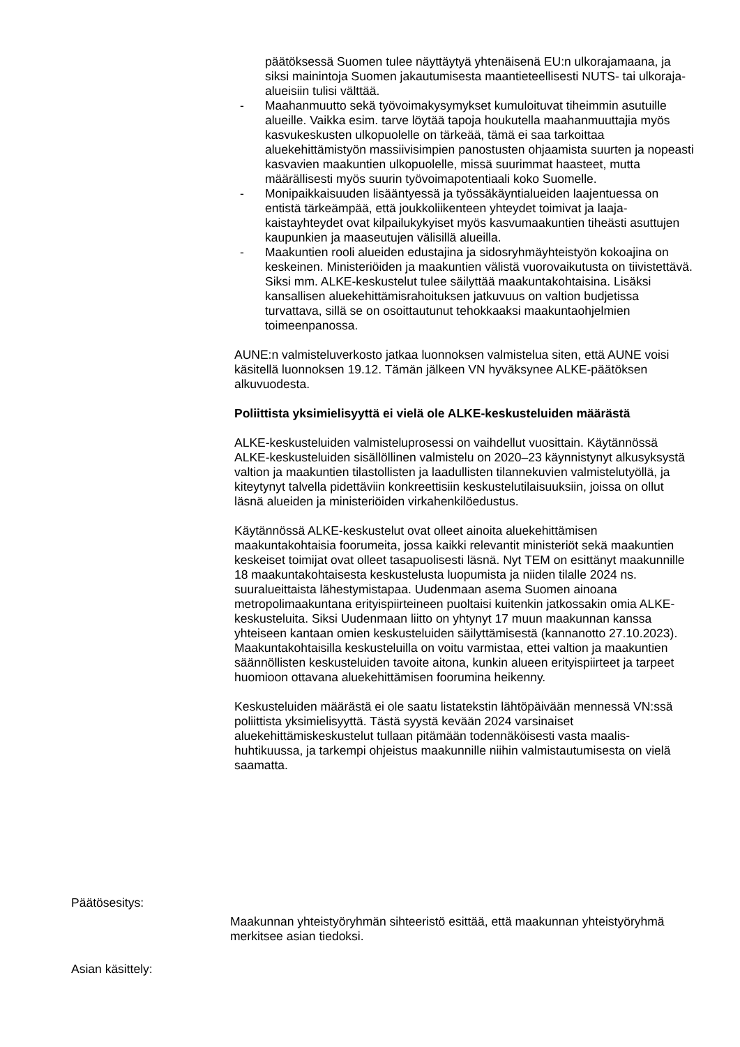päätöksessä Suomen tulee näyttäytyä yhtenäisenä EU:n ulkorajamaana, ja siksi mainintoja Suomen jakautumisesta maantieteellisesti NUTS- tai ulkoraja-alueisiin tulisi välttää.
- Maahanmuutto sekä työvoimakysymykset kumuloituvat tiheimmin asutuille alueille. Vaikka esim. tarve löytää tapoja houkutella maahanmuuttajia myös kasvukeskusten ulkopuolelle on tärkeää, tämä ei saa tarkoittaa aluekehittämistyön massiivisimpien panostusten ohjaamista suurten ja nopeasti kasvavien maakuntien ulkopuolelle, missä suurimmat haasteet, mutta määrällisesti myös suurin työvoimapotentiaali koko Suomelle.
- Monipaikkaisuuden lisääntyessä ja työssäkäyntialueiden laajentuessa on entistä tärkeämpää, että joukkoliikenteen yhteydet toimivat ja laaja-kaistayhteydet ovat kilpailukykyiset myös kasvumaakuntien tiheästi asuttujen kaupunkien ja maaseutujen välisillä alueilla.
- Maakuntien rooli alueiden edustajina ja sidosryhmäyhteistyön kokoajina on keskeinen. Ministeriöiden ja maakuntien välistä vuorovaikutusta on tiivistettävä. Siksi mm. ALKE-keskustelut tulee säilyttää maakuntakohtaisina. Lisäksi kansallisen aluekehittämisrahoituksen jatkuvuus on valtion budjetissa turvattava, sillä se on osoittautunut tehokkaaksi maakuntaohjelmien toimeenpanossa.
AUNE:n valmisteluverkosto jatkaa luonnoksen valmistelua siten, että AUNE voisi käsitellä luonnoksen 19.12. Tämän jälkeen VN hyväksynee ALKE-päätöksen alkuvuodesta.
Poliittista yksimielisyyttä ei vielä ole ALKE-keskusteluiden määrästä
ALKE-keskusteluiden valmisteluprosessi on vaihdellut vuosittain. Käytännössä ALKE-keskusteluiden sisällöllinen valmistelu on 2020–23 käynnistynyt alkusyksystä valtion ja maakuntien tilastollisten ja laadullisten tilannekuvien valmistelutyöllä, ja kiteytynyt talvella pidettäviin konkreettisiin keskustelutilaisuuksiin, joissa on ollut läsnä alueiden ja ministeriöiden virkahenkilöedustus.
Käytännössä ALKE-keskustelut ovat olleet ainoita aluekehittämisen maakuntakohtaisia foorumeita, jossa kaikki relevantit ministeriöt sekä maakuntien keskeiset toimijat ovat olleet tasapuolisesti läsnä. Nyt TEM on esittänyt maakunnille 18 maakuntakohtaisesta keskustelusta luopumista ja niiden tilalle 2024 ns. suuralueittaista lähestymistapaa. Uudenmaan asema Suomen ainoana metropolimaakuntana erityispiirteineen puoltaisi kuitenkin jatkossakin omia ALKE-keskusteluita. Siksi Uudenmaan liitto on yhtynyt 17 muun maakunnan kanssa yhteiseen kantaan omien keskusteluiden säilyttämisestä (kannanotto 27.10.2023). Maakuntakohtaisilla keskusteluilla on voitu varmistaa, ettei valtion ja maakuntien säännöllisten keskusteluiden tavoite aitona, kunkin alueen erityispiirteet ja tarpeet huomioon ottavana aluekehittämisen foorumina heikenny.
Keskusteluiden määrästä ei ole saatu listatekstin lähtöpäivään mennessä VN:ssä poliittista yksimielisyyttä. Tästä syystä kevään 2024 varsinaiset aluekehittämiskeskustelut tullaan pitämään todennäköisesti vasta maalis-huhtikuussa, ja tarkempi ohjeistus maakunnille niihin valmistautumisesta on vielä saamatta.
Päätösesitys:
Maakunnan yhteistyöryhmän sihteeristö esittää, että maakunnan yhteistyöryhmä merkitsee asian tiedoksi.
Asian käsittely: